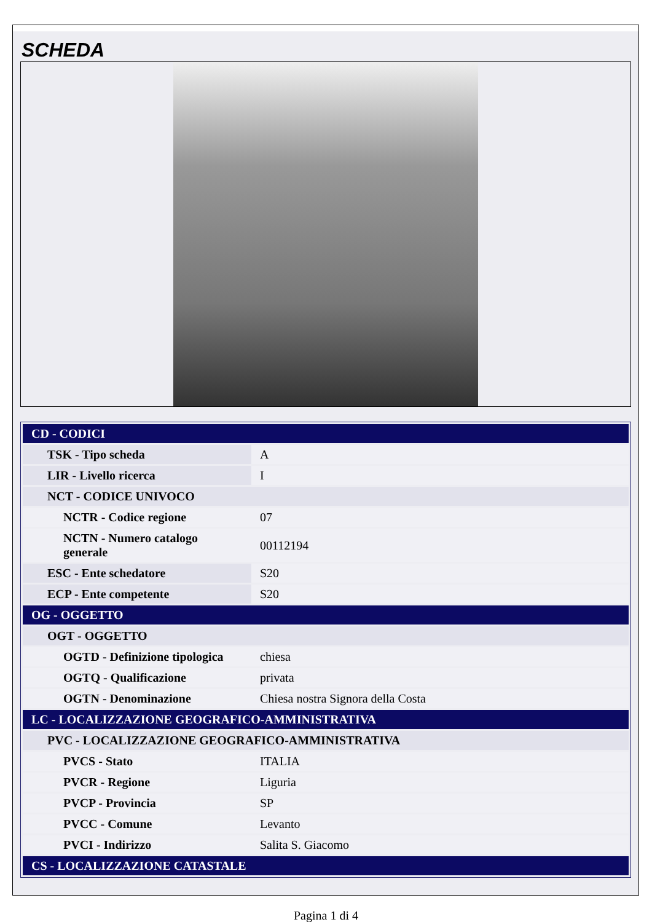SCHEDA
| CD - CODICI | |
| TSK - Tipo scheda | A |
| LIR - Livello ricerca | I |
| NCT - CODICE UNIVOCO | |
| NCTR - Codice regione | 07 |
| NCTN - Numero catalogo generale | 00112194 |
| ESC - Ente schedatore | S20 |
| ECP - Ente competente | S20 |
| OG - OGGETTO | |
| OGT - OGGETTO | |
| OGTD - Definizione tipologica | chiesa |
| OGTQ - Qualificazione | privata |
| OGTN - Denominazione | Chiesa nostra Signora della Costa |
| LC - LOCALIZZAZIONE GEOGRAFICO-AMMINISTRATIVA | |
| PVC - LOCALIZZAZIONE GEOGRAFICO-AMMINISTRATIVA | |
| PVCS - Stato | ITALIA |
| PVCR - Regione | Liguria |
| PVCP - Provincia | SP |
| PVCC - Comune | Levanto |
| PVCI - Indirizzo | Salita S. Giacomo |
| CS - LOCALIZZAZIONE CATASTALE | |
Pagina 1 di 4